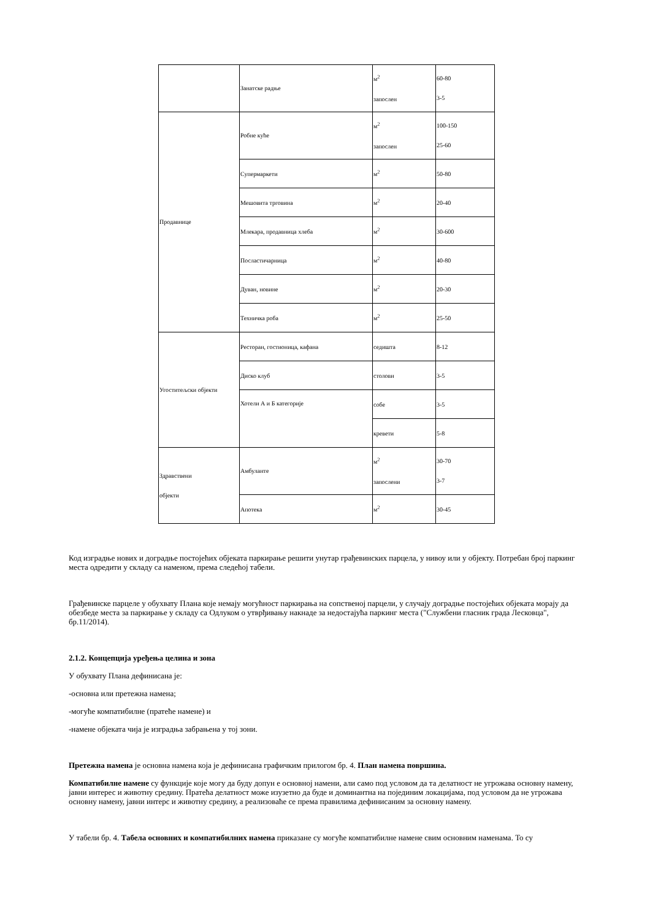| | Занатске радње | м<sup>2</sup> запослен | 60-80 3-5 |
| Продавнице | Робне куће | м<sup>2</sup> запослен | 100-150 25-60 |
| | Супермаркети | м<sup>2</sup> | 50-80 |
| | Мешовита трговина | м<sup>2</sup> | 20-40 |
| | Млекара, продавница хлеба | м<sup>2</sup> | 30-600 |
| | Посластичарница | м<sup>2</sup> | 40-80 |
| | Дуван, новине | м<sup>2</sup> | 20-30 |
| | Техничка роба | м<sup>2</sup> | 25-50 |
| Угоститељски објекти | Ресторан, гостионица, кафана | седишта | 8-12 |
| | Диско клуб | столови | 3-5 |
| | Хотели А и Б категорије | собе | 3-5 |
| | | кревети | 5-8 |
| Здравствени објекти | Амбуланте | м<sup>2</sup> запослени | 30-70 3-7 |
| | Апотека | м<sup>2</sup> | 30-45 |
Код изградње нових и доградње постојећих објеката паркирање решити унутар грађевинских парцела, у нивоу или у објекту. Потребан број паркинг места одредити у складу са наменом, према следећој табели.
Грађевинске парцеле у обухвату Плана које немају могућност паркирања на сопственој парцели, у случају доградње постојећих објеката морају да обезбеде места за паркирање у складу са Одлуком о утврђивању накнаде за недостајућа паркинг места ("Службени гласник града Лесковца", бр.11/2014).
2.1.2. Концепција уређења целина и зона
У обухвату Плана дефинисана је:
-основна или претежна намена;
-могуће компатибилне (пратеће намене) и
-намене објеката чија је изградња забрањена у тој зони.
Претежна намена је основна намена која је дефинисана графичким прилогом бр. 4. План намена површина.
Компатибилне намене су функције које могу да буду допун е основној намени, али само под условом да та делатност не угрожава основну намену, јавни интерес и животну средину. Пратећа делатност може изузетно да буде и доминантна на појединим локацијама, под условом да не угрожава основну намену, јавни интерс и животну средину, а реализоваће се према правилима дефинисаним за основну намену.
У табели бр. 4. Табела основних и компатибилних намена приказане су могуће компатибилне намене свим основним наменама. То су